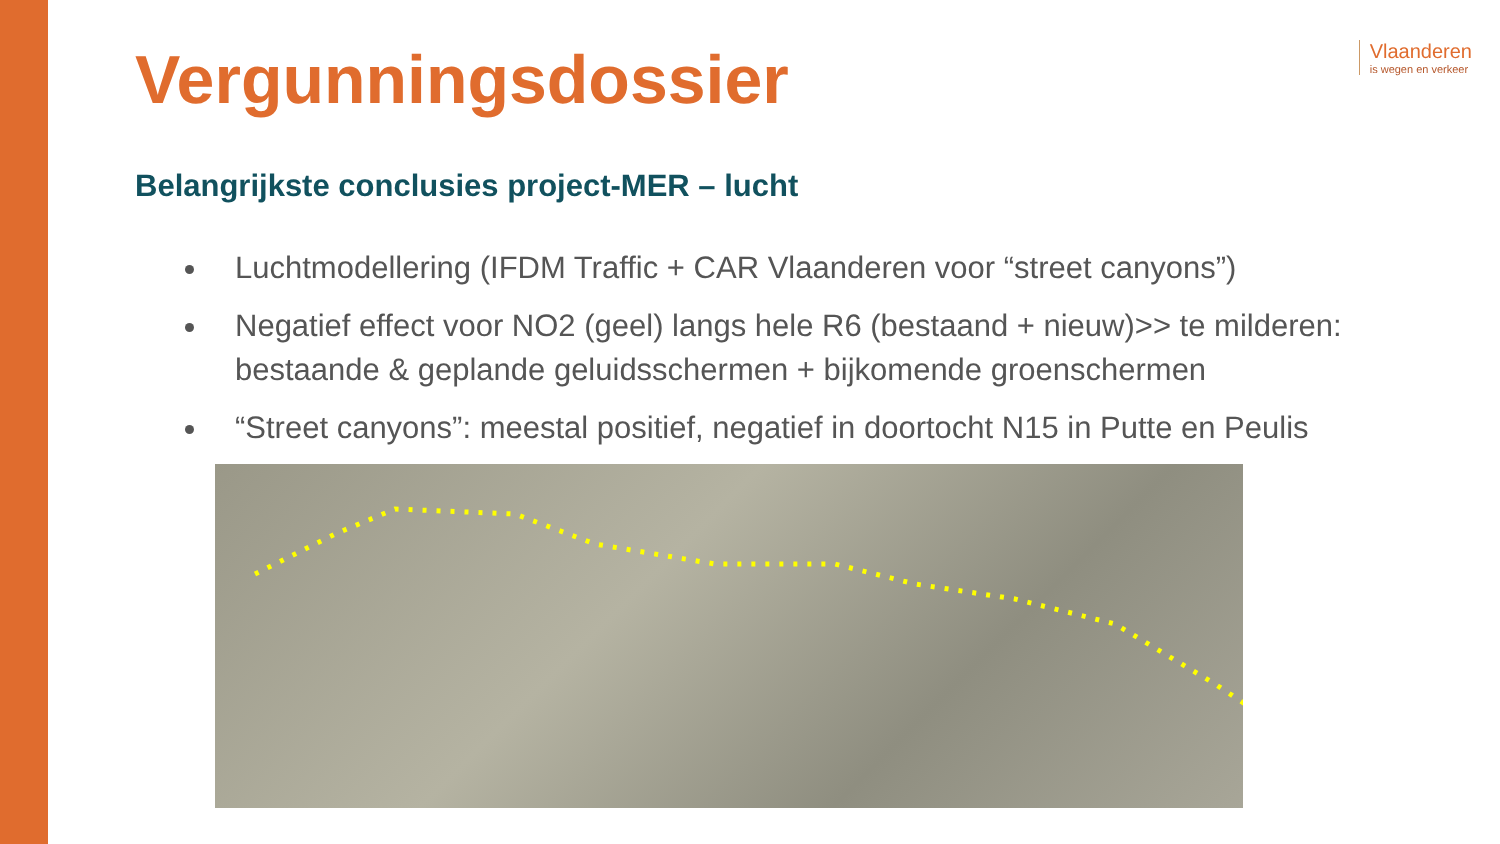Vlaanderen
is wegen en verkeer
Vergunningsdossier
Belangrijkste conclusies project-MER – lucht
Luchtmodellering (IFDM Traffic + CAR Vlaanderen voor “street canyons”)
Negatief effect voor NO2 (geel) langs hele R6 (bestaand + nieuw)>> te milderen: bestaande & geplande geluidsschermen + bijkomende groenschermen
“Street canyons”: meestal positief, negatief in doortocht N15 in Putte en Peulis